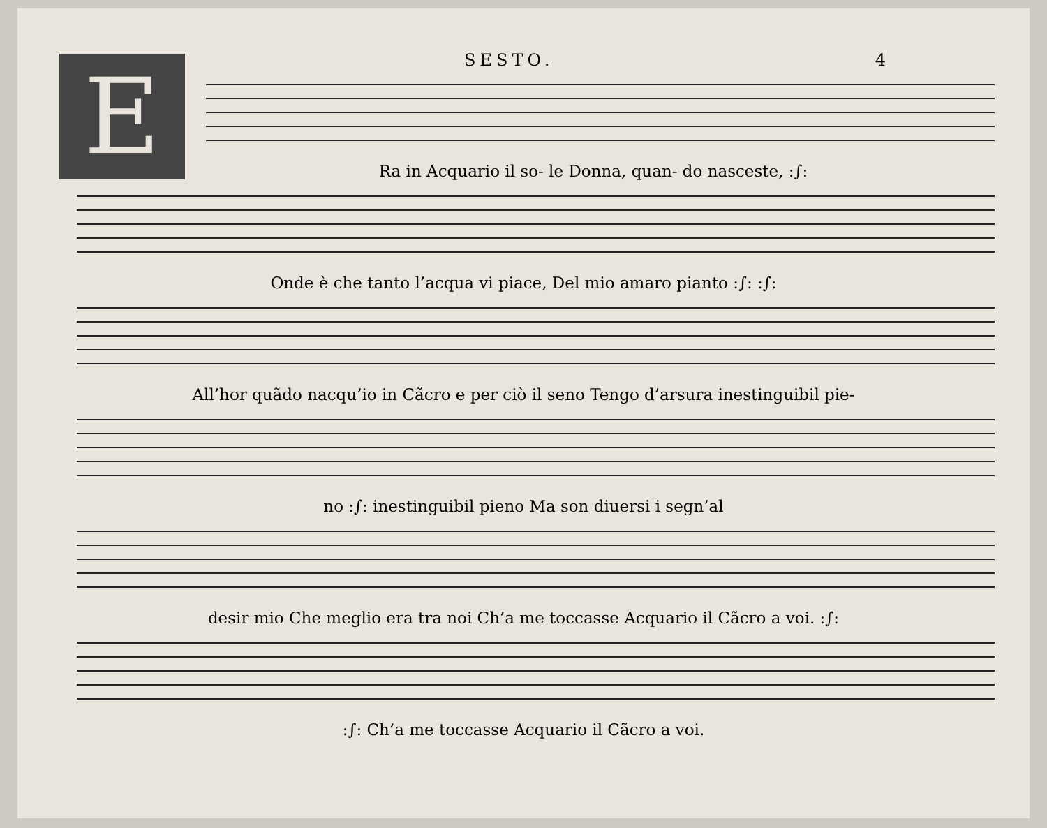E
SESTO. 4
Ra in Acquario il so- le Donna, quan- do nasceste, :∫:
Onde è che tanto l’acqua vi piace, Del mio amaro pianto :∫: :∫:
All’hor quãdo nacqu’io in Cãcro e per ciò il seno Tengo d’arsura inestinguibil pie-
no :∫: inestinguibil pieno Ma son diuersi i segn’al
desir mio Che meglio era tra noi Ch’a me toccasse Acquario il Cãcro a voi. :∫:
:∫: Ch’a me toccasse Acquario il Cãcro a voi.